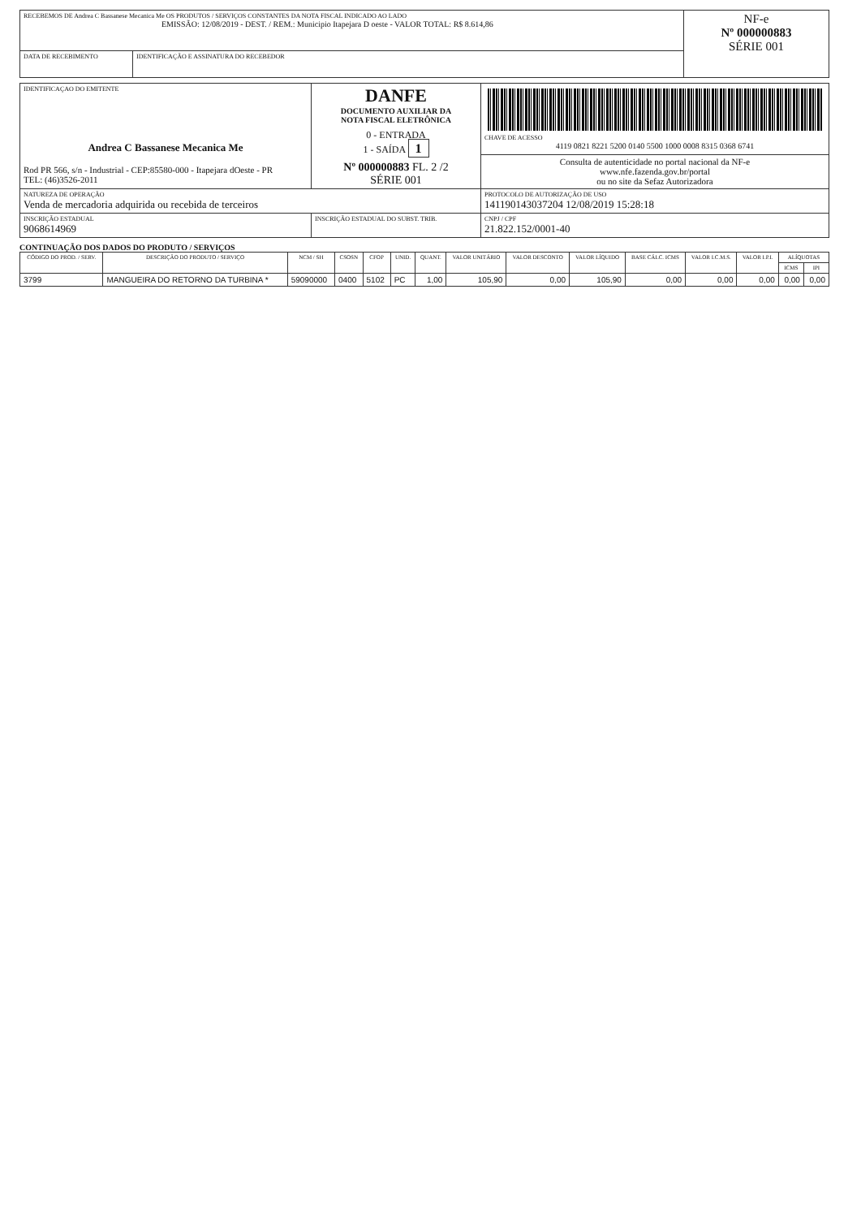| RECEBEMOS DE Andrea C Bassanese Mecanica Me OS PRODUTOS / SERVIÇOS CONSTANTES DA NOTA FISCAL INDICADO AO LADO EMISSÃO: 12/08/2019 - DEST. / REM.: Municipio Itapejara D oeste - VALOR TOTAL: R$ 8.614,86 | | NF-e Nº 000000883 SÉRIE 001 |
| DATA DE RECEBIMENTO | IDENTIFICAÇÃO E ASSINATURA DO RECEBEDOR | |
| IDENTIFICAÇAO DO EMITENTE Andrea C Bassanese Mecanica Me Rod PR 566, s/n - Industrial - CEP:85580-000 - Itapejara dOeste - PR TEL: (46)3526-2011 | DANFE DOCUMENTO AUXILIAR DA NOTA FISCAL ELETRÔNICA 0 - ENTRADA 1 - SAÍDA 1 Nº 000000883 FL. 2 /2 SÉRIE 001 | CHAVE DE ACESSO 4119 0821 8221 5200 0140 5500 1000 0008 8315 0368 6741 |
| | | Consulta de autenticidade no portal nacional da NF-e www.nfe.fazenda.gov.br/portal ou no site da Sefaz Autorizadora |
| NATUREZA DE OPERAÇÃO Venda de mercadoria adquirida ou recebida de terceiros | | PROTOCOLO DE AUTORIZAÇÃO DE USO 141190143037204 12/08/2019 15:28:18 |
| INSCRIÇÃO ESTADUAL 9068614969 | INSCRIÇÃO ESTADUAL DO SUBST. TRIB. | CNPJ / CPF 21.822.152/0001-40 |
CONTINUAÇÃO DOS DADOS DO PRODUTO / SERVIÇOS
| CÓDIGO DO PROD. / SERV. | DESCRIÇÃO DO PRODUTO / SERVIÇO | NCM / SH | CSOSN | CFOP | UNID. | QUANT. | VALOR UNITÁRIO | VALOR DESCONTO | VALOR LÍQUIDO | BASE CÁLC. ICMS | VALOR I.C.M.S. | VALOR I.P.I. | ALÍQUOTAS | |
| --- | --- | --- | --- | --- | --- | --- | --- | --- | --- | --- | --- | --- | --- | --- |
| | | | | | | | | | | | | | ICMS | IPI |
| 3799 | MANGUEIRA DO RETORNO DA TURBINA * | 59090000 | 0400 | 5102 | PC | 1,00 | 105,90 | 0,00 | 105,90 | 0,00 | 0,00 | 0,00 | 0,00 | 0,00 |